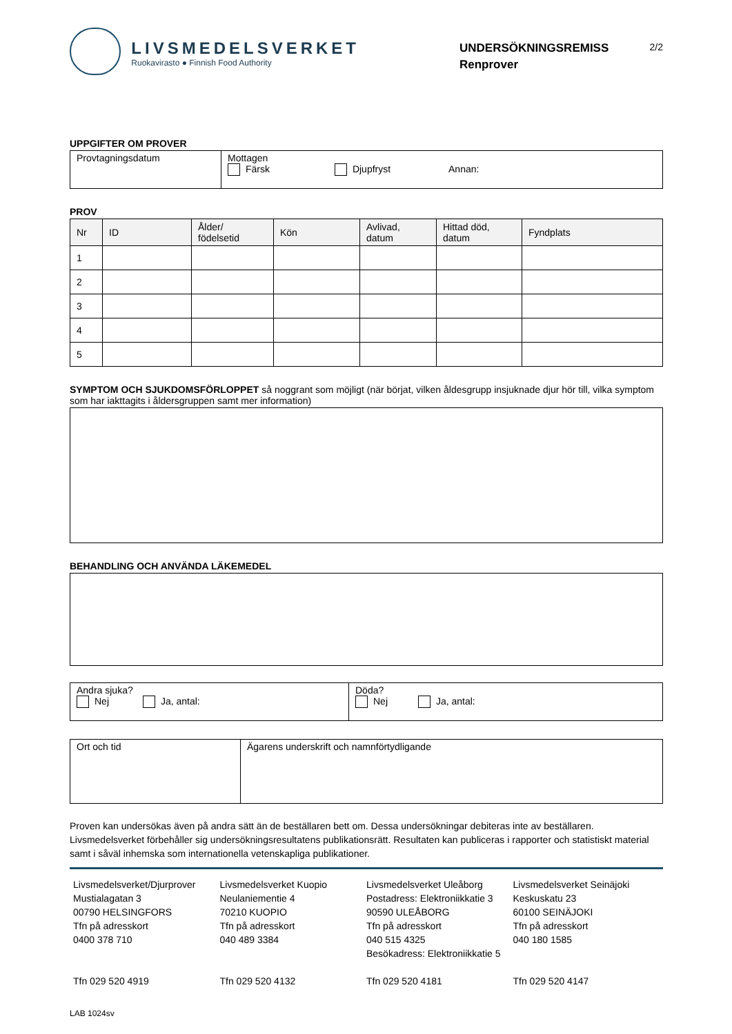LIVSMEDELSVERKET
Ruokavirasto ● Finnish Food Authority
UNDERSÖKNINGSREMISS
Renprover
2/2
UPPGIFTER OM PROVER
| Provtagningsdatum | Mottagen Färsk Djupfryst Annan: |
PROV
| Nr | ID | Ålder/ födelsetid | Kön | Avlivad, datum | Hittad död, datum | Fyndplats |
| --- | --- | --- | --- | --- | --- | --- |
| 1 | | | | | | |
| 2 | | | | | | |
| 3 | | | | | | |
| 4 | | | | | | |
| 5 | | | | | | |
SYMPTOM OCH SJUKDOMSFÖRLOPPET så noggrant som möjligt (när börjat, vilken åldesgrupp insjuknade djur hör till, vilka symptom som har iakttagits i åldersgruppen samt mer information)
BEHANDLING OCH ANVÄNDA LÄKEMEDEL
| Andra sjuka? Nej Ja, antal: | Döda? Nej Ja, antal: |
| Ort och tid | Ägarens underskrift och namnförtydligande |
Proven kan undersökas även på andra sätt än de beställaren bett om. Dessa undersökningar debiteras inte av beställaren. Livsmedelsverket förbehåller sig undersökningsresultatens publikationsrätt. Resultaten kan publiceras i rapporter och statistiskt material samt i såväl inhemska som internationella vetenskapliga publikationer.
Livsmedelsverket/Djurprover
Mustialagatan 3
00790 HELSINGFORS
Tfn på adresskort
0400 378 710
Tfn 029 520 4919
Livsmedelsverket Kuopio
Neulaniementie 4
70210 KUOPIO
Tfn på adresskort
040 489 3384
Tfn 029 520 4132
Livsmedelsverket Uleåborg
Postadress: Elektroniikkatie 3
90590 ULEÅBORG
Tfn på adresskort
040 515 4325
Besökadress: Elektroniikkatie 5
Tfn 029 520 4181
Livsmedelsverket Seinäjoki
Keskuskatu 23
60100 SEINÄJOKI
Tfn på adresskort
040 180 1585
Tfn 029 520 4147
LAB 1024sv